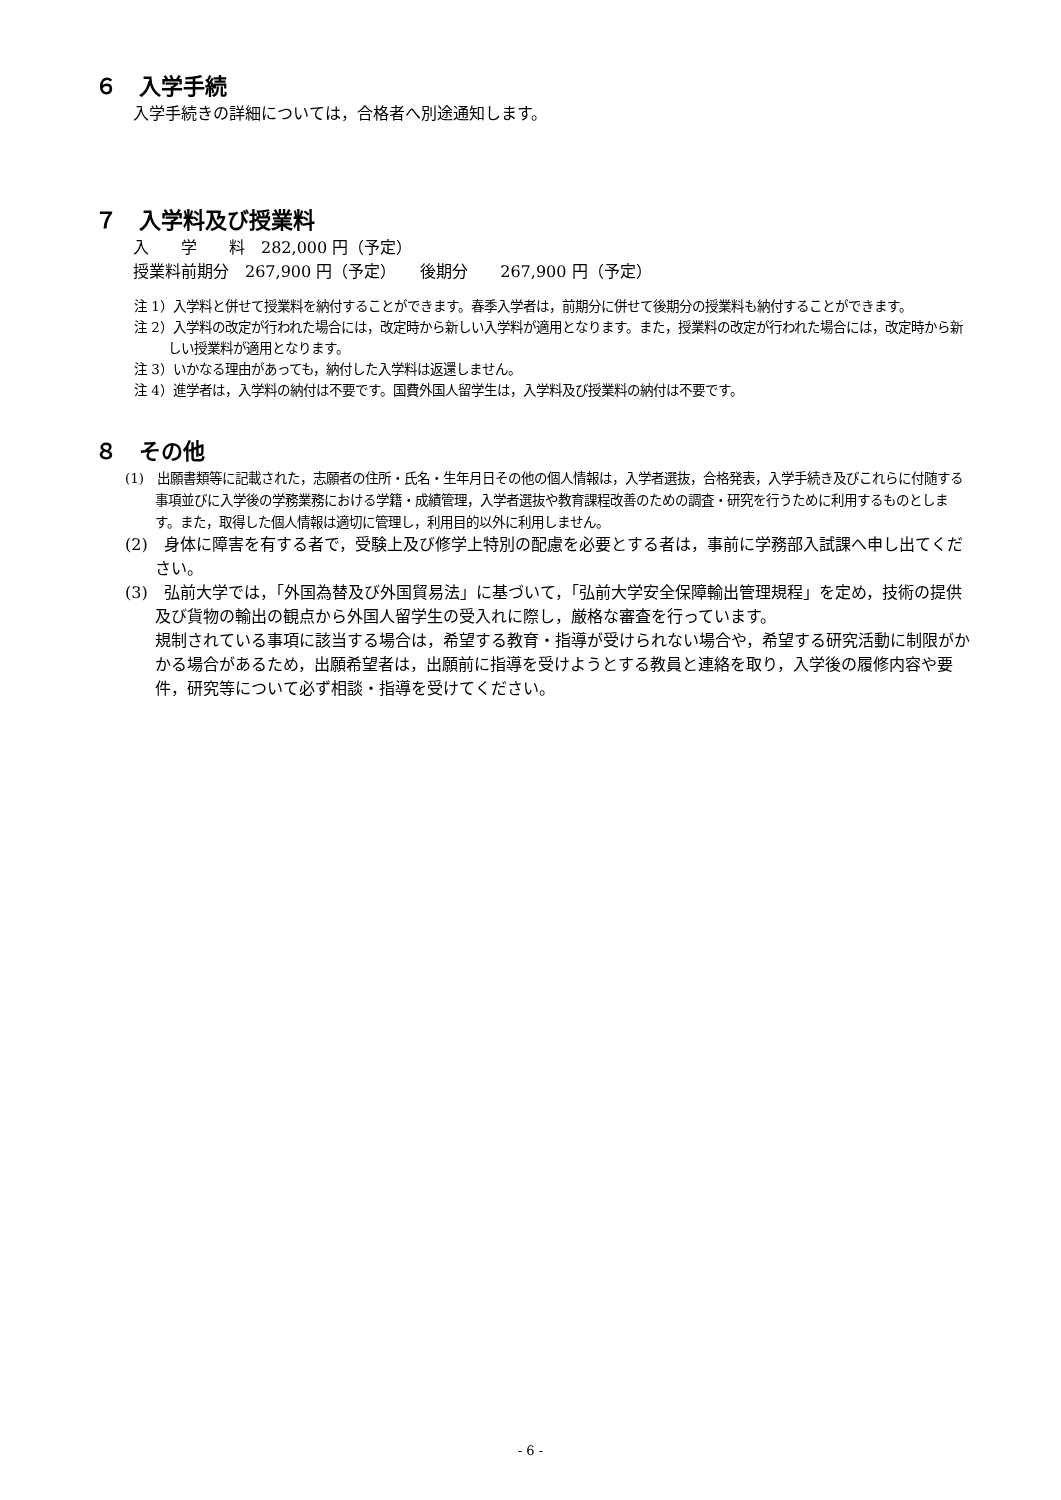６　入学手続
入学手続きの詳細については，合格者へ別途通知します。
７　入学料及び授業料
入　　学　　料　282,000 円（予定）
授業料前期分　267,900 円（予定）　　後期分　　267,900 円（予定）
注 1）入学料と併せて授業料を納付することができます。春季入学者は，前期分に併せて後期分の授業料も納付することができます。
注 2）入学料の改定が行われた場合には，改定時から新しい入学料が適用となります。また，授業料の改定が行われた場合には，改定時から新しい授業料が適用となります。
注 3）いかなる理由があっても，納付した入学料は返還しません。
注 4）進学者は，入学料の納付は不要です。国費外国人留学生は，入学料及び授業料の納付は不要です。
８　その他
(1)　出願書類等に記載された，志願者の住所・氏名・生年月日その他の個人情報は，入学者選抜，合格発表，入学手続き及びこれらに付随する事項並びに入学後の学務業務における学籍・成績管理，入学者選抜や教育課程改善のための調査・研究を行うために利用するものとします。また，取得した個人情報は適切に管理し，利用目的以外に利用しません。
(2)　身体に障害を有する者で，受験上及び修学上特別の配慮を必要とする者は，事前に学務部入試課へ申し出てください。
(3)　弘前大学では，「外国為替及び外国貿易法」に基づいて，「弘前大学安全保障輸出管理規程」を定め，技術の提供及び貨物の輸出の観点から外国人留学生の受入れに際し，厳格な審査を行っています。
規制されている事項に該当する場合は，希望する教育・指導が受けられない場合や，希望する研究活動に制限がかかる場合があるため，出願希望者は，出願前に指導を受けようとする教員と連絡を取り，入学後の履修内容や要件，研究等について必ず相談・指導を受けてください。
- 6 -